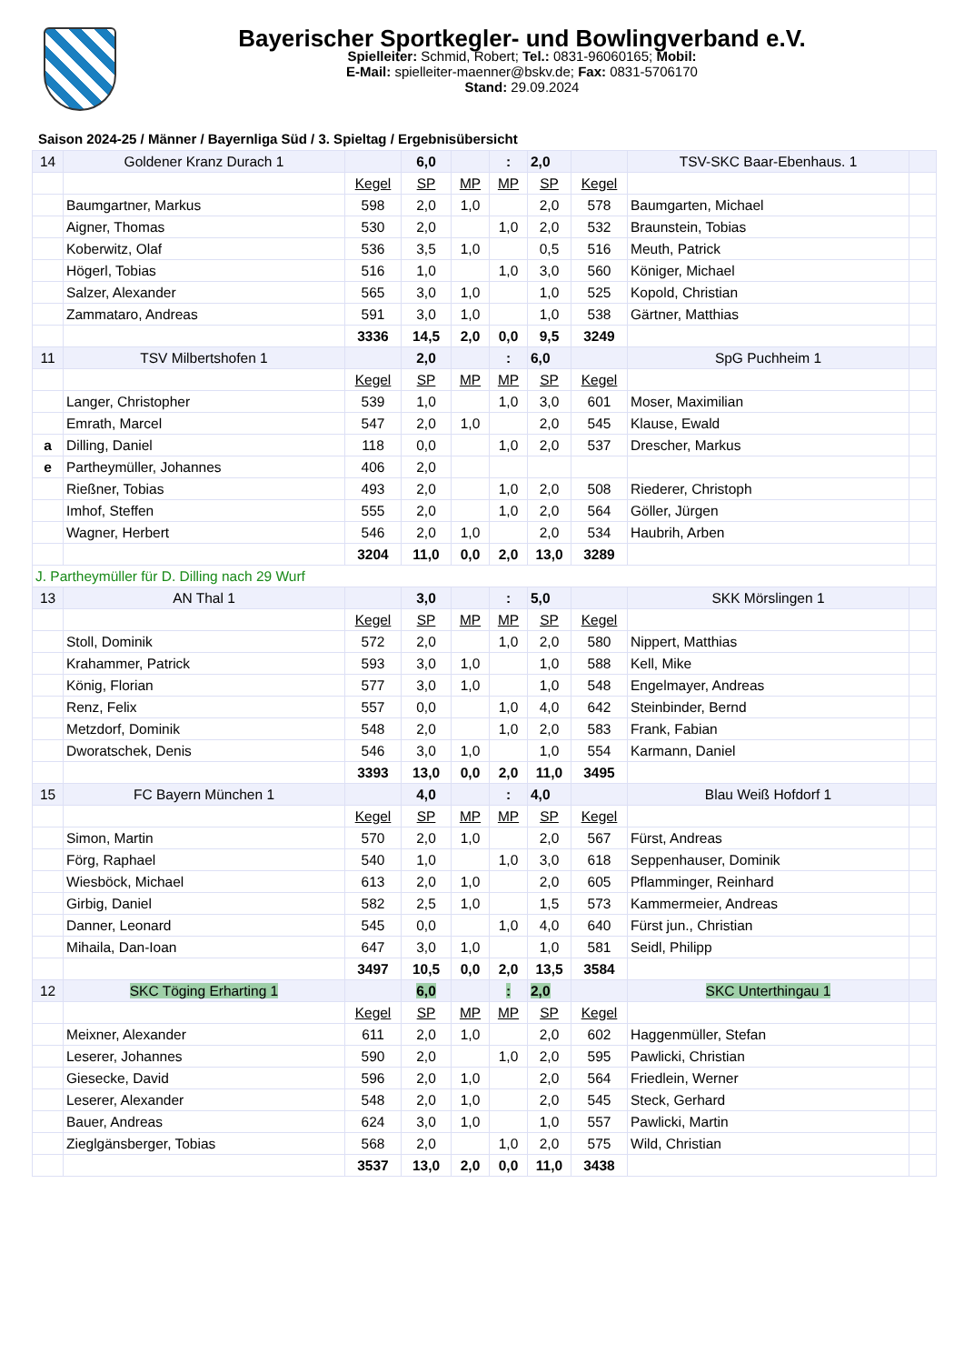Bayerischer Sportkegler- und Bowlingverband e.V.
Spielleiter: Schmid, Robert; Tel.: 0831-96060165; Mobil:
E-Mail: spielleiter-maenner@bskv.de; Fax: 0831-5706170
Stand: 29.09.2024
Saison 2024-25 / Männer / Bayernliga Süd / 3. Spieltag / Ergebnisübersicht
| 14 | Goldener Kranz Durach 1 | | 6,0 | | : | 2,0 | | TSV-SKC Baar-Ebenhaus. 1 | |
| | | Kegel | SP | MP | MP | SP | Kegel | | |
| | Baumgartner, Markus | 598 | 2,0 | 1,0 | | 2,0 | 578 | Baumgarten, Michael | |
| | Aigner, Thomas | 530 | 2,0 | | 1,0 | 2,0 | 532 | Braunstein, Tobias | |
| | Koberwitz, Olaf | 536 | 3,5 | 1,0 | | 0,5 | 516 | Meuth, Patrick | |
| | Högerl, Tobias | 516 | 1,0 | | 1,0 | 3,0 | 560 | Königer, Michael | |
| | Salzer, Alexander | 565 | 3,0 | 1,0 | | 1,0 | 525 | Kopold, Christian | |
| | Zammataro, Andreas | 591 | 3,0 | 1,0 | | 1,0 | 538 | Gärtner, Matthias | |
| | | 3336 | 14,5 | 2,0 | 0,0 | 9,5 | 3249 | | |
| 11 | TSV Milbertshofen 1 | | 2,0 | | : | 6,0 | | SpG Puchheim 1 | |
| | | Kegel | SP | MP | MP | SP | Kegel | | |
| | Langer, Christopher | 539 | 1,0 | | 1,0 | 3,0 | 601 | Moser, Maximilian | |
| | Emrath, Marcel | 547 | 2,0 | 1,0 | | 2,0 | 545 | Klause, Ewald | |
| a | Dilling, Daniel | 118 | 0,0 | | 1,0 | 2,0 | 537 | Drescher, Markus | |
| e | Partheymüller, Johannes | 406 | 2,0 | | | | | | |
| | Rießner, Tobias | 493 | 2,0 | | 1,0 | 2,0 | 508 | Riederer, Christoph | |
| | Imhof, Steffen | 555 | 2,0 | | 1,0 | 2,0 | 564 | Göller, Jürgen | |
| | Wagner, Herbert | 546 | 2,0 | 1,0 | | 2,0 | 534 | Haubrih, Arben | |
| | | 3204 | 11,0 | 0,0 | 2,0 | 13,0 | 3289 | | |
| J. Partheymüller für D. Dilling nach 29 Wurf | | | | | | | | | |
| 13 | AN Thal 1 | | 3,0 | | : | 5,0 | | SKK Mörslingen 1 | |
| | | Kegel | SP | MP | MP | SP | Kegel | | |
| | Stoll, Dominik | 572 | 2,0 | | 1,0 | 2,0 | 580 | Nippert, Matthias | |
| | Krahammer, Patrick | 593 | 3,0 | 1,0 | | 1,0 | 588 | Kell, Mike | |
| | König, Florian | 577 | 3,0 | 1,0 | | 1,0 | 548 | Engelmayer, Andreas | |
| | Renz, Felix | 557 | 0,0 | | 1,0 | 4,0 | 642 | Steinbinder, Bernd | |
| | Metzdorf, Dominik | 548 | 2,0 | | 1,0 | 2,0 | 583 | Frank, Fabian | |
| | Dworatschek, Denis | 546 | 3,0 | 1,0 | | 1,0 | 554 | Karmann, Daniel | |
| | | 3393 | 13,0 | 0,0 | 2,0 | 11,0 | 3495 | | |
| 15 | FC Bayern München 1 | | 4,0 | | : | 4,0 | | Blau Weiß Hofdorf 1 | |
| | | Kegel | SP | MP | MP | SP | Kegel | | |
| | Simon, Martin | 570 | 2,0 | 1,0 | | 2,0 | 567 | Fürst, Andreas | |
| | Förg, Raphael | 540 | 1,0 | | 1,0 | 3,0 | 618 | Seppenhauser, Dominik | |
| | Wiesböck, Michael | 613 | 2,0 | 1,0 | | 2,0 | 605 | Pflamminger, Reinhard | |
| | Girbig, Daniel | 582 | 2,5 | 1,0 | | 1,5 | 573 | Kammermeier, Andreas | |
| | Danner, Leonard | 545 | 0,0 | | 1,0 | 4,0 | 640 | Fürst jun., Christian | |
| | Mihaila, Dan-Ioan | 647 | 3,0 | 1,0 | | 1,0 | 581 | Seidl, Philipp | |
| | | 3497 | 10,5 | 0,0 | 2,0 | 13,5 | 3584 | | |
| 12 | SKC Töging Erharting 1 | | 6,0 | | : | 2,0 | | SKC Unterthingau 1 | |
| | | Kegel | SP | MP | MP | SP | Kegel | | |
| | Meixner, Alexander | 611 | 2,0 | 1,0 | | 2,0 | 602 | Haggenmüller, Stefan | |
| | Leserer, Johannes | 590 | 2,0 | | 1,0 | 2,0 | 595 | Pawlicki, Christian | |
| | Giesecke, David | 596 | 2,0 | 1,0 | | 2,0 | 564 | Friedlein, Werner | |
| | Leserer, Alexander | 548 | 2,0 | 1,0 | | 2,0 | 545 | Steck, Gerhard | |
| | Bauer, Andreas | 624 | 3,0 | 1,0 | | 1,0 | 557 | Pawlicki, Martin | |
| | Zieglgänsberger, Tobias | 568 | 2,0 | | 1,0 | 2,0 | 575 | Wild, Christian | |
| | | 3537 | 13,0 | 2,0 | 0,0 | 11,0 | 3438 | | |